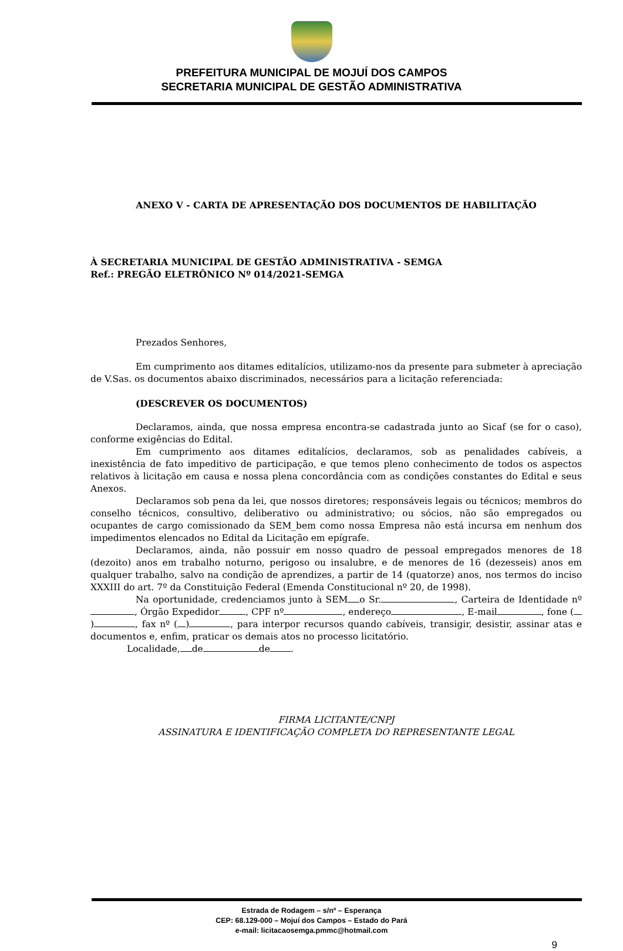PREFEITURA MUNICIPAL DE MOJUÍ DOS CAMPOS
SECRETARIA MUNICIPAL DE GESTÃO ADMINISTRATIVA
ANEXO V - CARTA DE APRESENTAÇÃO DOS DOCUMENTOS DE HABILITAÇÃO
À SECRETARIA MUNICIPAL DE GESTÃO ADMINISTRATIVA - SEMGA
Ref.: PREGÃO ELETRÔNICO Nº 014/2021-SEMGA
Prezados Senhores,
Em cumprimento aos ditames editalícios, utilizamo-nos da presente para submeter à apreciação de V.Sas. os documentos abaixo discriminados, necessários para a licitação referenciada:
(DESCREVER OS DOCUMENTOS)
Declaramos, ainda, que nossa empresa encontra-se cadastrada junto ao Sicaf (se for o caso), conforme exigências do Edital.
Em cumprimento aos ditames editalícios, declaramos, sob as penalidades cabíveis, a inexistência de fato impeditivo de participação, e que temos pleno conhecimento de todos os aspectos relativos à licitação em causa e nossa plena concordância com as condições constantes do Edital e seus Anexos.
Declaramos sob pena da lei, que nossos diretores; responsáveis legais ou técnicos; membros do conselho técnicos, consultivo, deliberativo ou administrativo; ou sócios, não são empregados ou ocupantes de cargo comissionado da SEM_bem como nossa Empresa não está incursa em nenhum dos impedimentos elencados no Edital da Licitação em epígrafe.
Declaramos, ainda, não possuir em nosso quadro de pessoal empregados menores de 18 (dezoito) anos em trabalho noturno, perigoso ou insalubre, e de menores de 16 (dezesseis) anos em qualquer trabalho, salvo na condição de aprendizes, a partir de 14 (quatorze) anos, nos termos do inciso XXXIII do art. 7º da Constituição Federal (Emenda Constitucional nº 20, de 1998).
Na oportunidade, credenciamos junto à SEM o Sr. , Carteira de Identidade nº , Órgão Expedidor , CPF nº , endereço , E-mail , fone ( ) , fax nº ( ) , para interpor recursos quando cabíveis, transigir, desistir, assinar atas e documentos e, enfim, praticar os demais atos no processo licitatório.
Localidade, de de .
FIRMA LICITANTE/CNPJ
ASSINATURA E IDENTIFICAÇÃO COMPLETA DO REPRESENTANTE LEGAL
Estrada de Rodagem – s/nº – Esperança
CEP: 68.129-000 – Mojuí dos Campos – Estado do Pará
e-mail: licitacaosemga.pmmc@hotmail.com
9